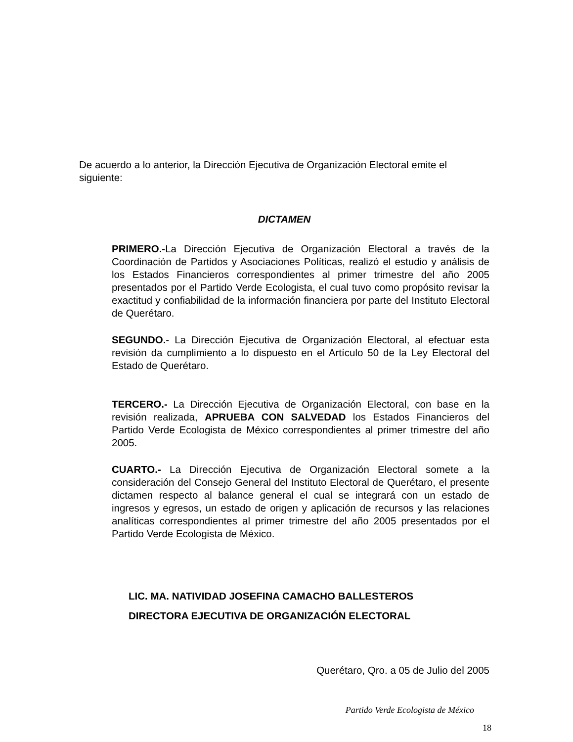De acuerdo a lo anterior, la Dirección Ejecutiva de Organización Electoral emite el siguiente:
DICTAMEN
PRIMERO.-La Dirección Ejecutiva de Organización Electoral a través de la Coordinación de Partidos y Asociaciones Políticas, realizó el estudio y análisis de los Estados Financieros correspondientes al primer trimestre del año 2005 presentados por el Partido Verde Ecologista, el cual tuvo como propósito revisar la exactitud y confiabilidad de la información financiera por parte del Instituto Electoral de Querétaro.
SEGUNDO.- La Dirección Ejecutiva de Organización Electoral, al efectuar esta revisión da cumplimiento a lo dispuesto en el Artículo 50 de la Ley Electoral del Estado de Querétaro.
TERCERO.- La Dirección Ejecutiva de Organización Electoral, con base en la revisión realizada, APRUEBA CON SALVEDAD los Estados Financieros del Partido Verde Ecologista de México correspondientes al primer trimestre del año 2005.
CUARTO.- La Dirección Ejecutiva de Organización Electoral somete a la consideración del Consejo General del Instituto Electoral de Querétaro, el presente dictamen respecto al balance general el cual se integrará con un estado de ingresos y egresos, un estado de origen y aplicación de recursos y las relaciones analíticas correspondientes al primer trimestre del año 2005 presentados por el Partido Verde Ecologista de México.
LIC. MA. NATIVIDAD JOSEFINA CAMACHO BALLESTEROS
DIRECTORA EJECUTIVA DE ORGANIZACIÓN ELECTORAL
Querétaro, Qro. a 05 de Julio del 2005
Partido Verde Ecologista de México
18